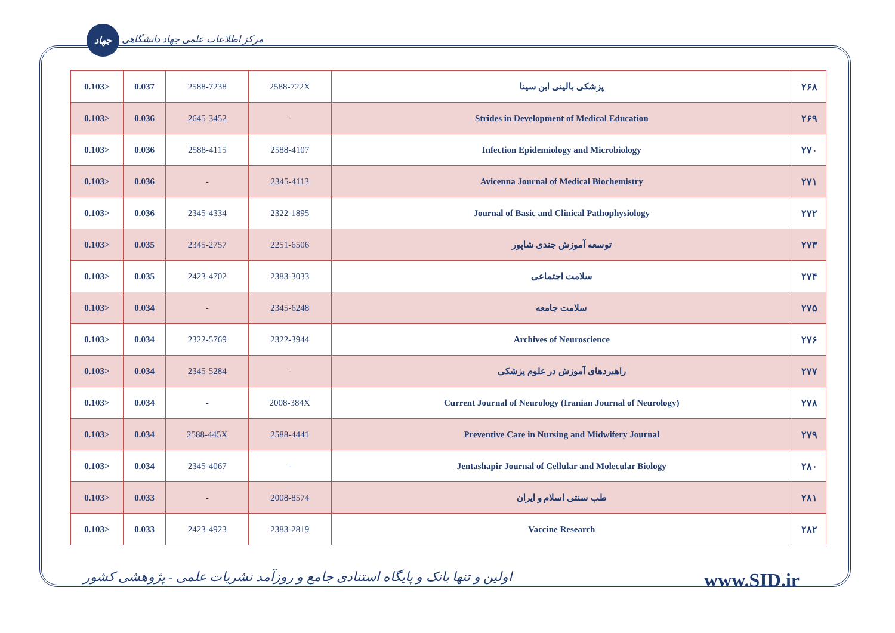جهاد مرکز اطلاعات علمی جهاد دانشگاهی
| 0.103> | 0.037 | 2588-7238 | 2588-722X | پزشکی بالینی ابن سینا | ۲۶۸ |
| 0.103> | 0.036 | 2645-3452 | - | Strides in Development of Medical Education | ۲۶۹ |
| 0.103> | 0.036 | 2588-4115 | 2588-4107 | Infection Epidemiology and Microbiology | ۲۷۰ |
| 0.103> | 0.036 | - | 2345-4113 | Avicenna Journal of Medical Biochemistry | ۲۷۱ |
| 0.103> | 0.036 | 2345-4334 | 2322-1895 | Journal of Basic and Clinical Pathophysiology | ۲۷۲ |
| 0.103> | 0.035 | 2345-2757 | 2251-6506 | توسعه آموزش جندی شاپور | ۲۷۳ |
| 0.103> | 0.035 | 2423-4702 | 2383-3033 | سلامت اجتماعی | ۲۷۴ |
| 0.103> | 0.034 | - | 2345-6248 | سلامت جامعه | ۲۷۵ |
| 0.103> | 0.034 | 2322-5769 | 2322-3944 | Archives of Neuroscience | ۲۷۶ |
| 0.103> | 0.034 | 2345-5284 | - | راهبردهای آموزش در علوم پزشکی | ۲۷۷ |
| 0.103> | 0.034 | - | 2008-384X | Current Journal of Neurology (Iranian Journal of Neurology) | ۲۷۸ |
| 0.103> | 0.034 | 2588-445X | 2588-4441 | Preventive Care in Nursing and Midwifery Journal | ۲۷۹ |
| 0.103> | 0.034 | 2345-4067 | - | Jentashapir Journal of Cellular and Molecular Biology | ۲۸۰ |
| 0.103> | 0.033 | - | 2008-8574 | طب سنتی اسلام و ایران | ۲۸۱ |
| 0.103> | 0.033 | 2423-4923 | 2383-2819 | Vaccine Research | ۲۸۲ |
اولین و تنها بانک و پایگاه استنادی جامع و روزآمد نشریات علمی - پژوهشی کشور www.SID.ir